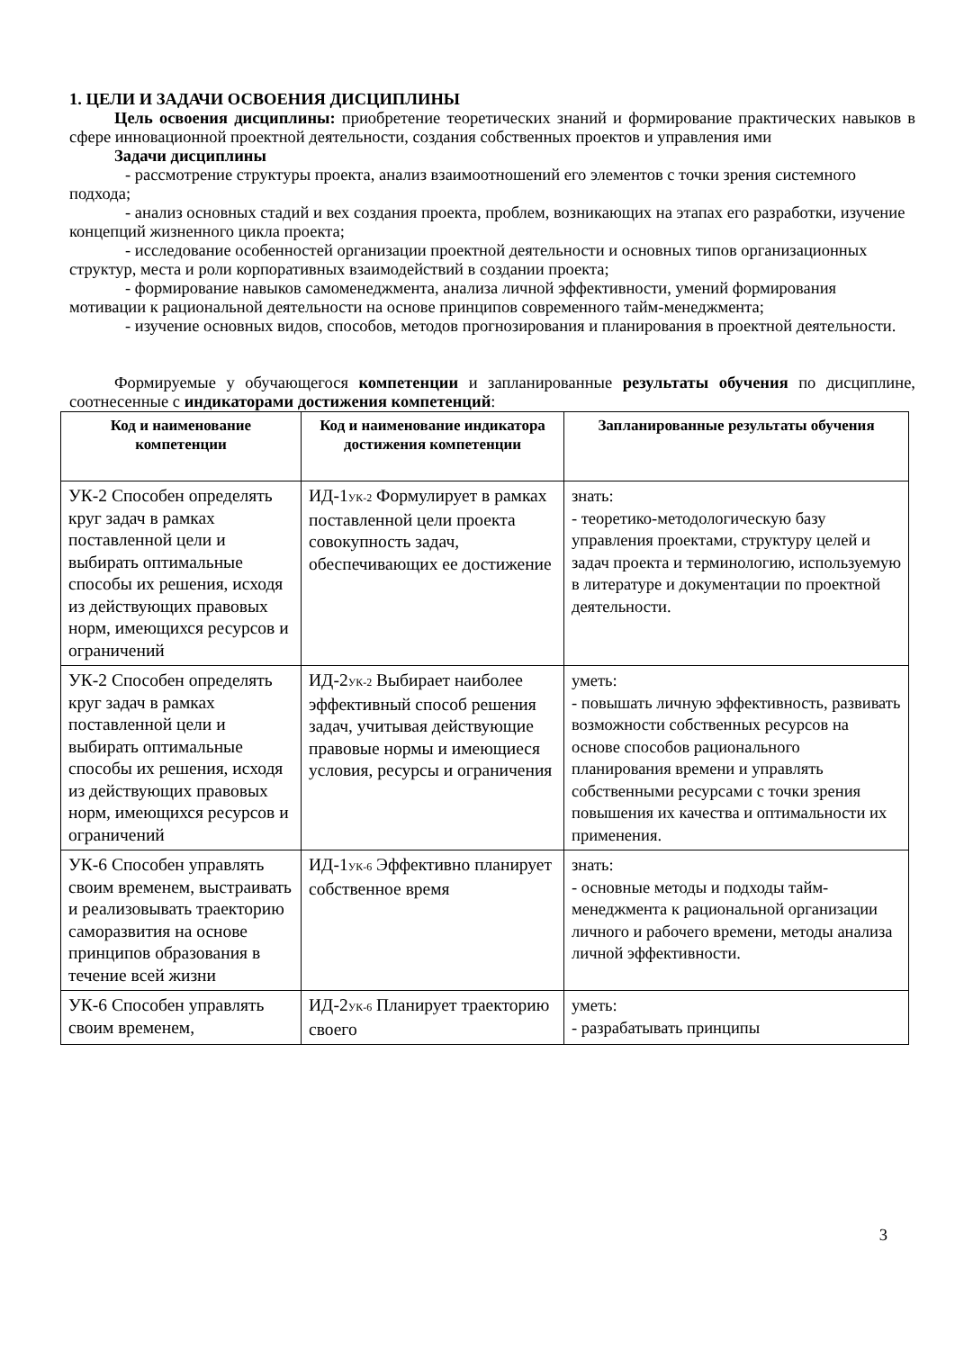1. ЦЕЛИ И ЗАДАЧИ ОСВОЕНИЯ ДИСЦИПЛИНЫ
Цель освоения дисциплины: приобретение теоретических знаний и формирование практических навыков в сфере инновационной проектной деятельности, создания собственных проектов и управления ими
Задачи дисциплины
- рассмотрение структуры проекта, анализ взаимоотношений его элементов с точки зрения системного подхода;
- анализ основных стадий и вех создания проекта, проблем, возникающих на этапах его разработки, изучение концепций жизненного цикла проекта;
- исследование особенностей организации проектной деятельности и основных типов организационных структур, места и роли корпоративных взаимодействий в создании проекта;
- формирование навыков самоменеджмента, анализа личной эффективности, умений формирования мотивации к рациональной деятельности на основе принципов современного тайм-менеджмента;
- изучение основных видов, способов, методов прогнозирования и планирования в проектной деятельности.
Формируемые у обучающегося компетенции и запланированные результаты обучения по дисциплине, соотнесенные с индикаторами достижения компетенций:
| Код и наименование компетенции | Код и наименование индикатора достижения компетенции | Запланированные результаты обучения |
| --- | --- | --- |
| УК-2 Способен определять круг задач в рамках поставленной цели и выбирать оптимальные способы их решения, исходя из действующих правовых норм, имеющихся ресурсов и ограничений | ИД-1<sub>УК-2</sub> Формулирует в рамках поставленной цели проекта совокупность задач, обеспечивающих ее достижение | знать: - теоретико-методологическую базу управления проектами, структуру целей и задач проекта и терминологию, используемую в литературе и документации по проектной деятельности. |
| УК-2 Способен определять круг задач в рамках поставленной цели и выбирать оптимальные способы их решения, исходя из действующих правовых норм, имеющихся ресурсов и ограничений | ИД-2<sub>УК-2</sub> Выбирает наиболее эффективный способ решения задач, учитывая действующие правовые нормы и имеющиеся условия, ресурсы и ограничения | уметь: - повышать личную эффективность, развивать возможности собственных ресурсов на основе способов рационального планирования времени и управлять собственными ресурсами с точки зрения повышения их качества и оптимальности их применения. |
| УК-6 Способен управлять своим временем, выстраивать и реализовывать траекторию саморазвития на основе принципов образования в течение всей жизни | ИД-1<sub>УК-6</sub> Эффективно планирует собственное время | знать: - основные методы и подходы тайм-менеджмента к рациональной организации личного и рабочего времени, методы анализа личной эффективности. |
| УК-6 Способен управлять своим временем, | ИД-2<sub>УК-6</sub> Планирует траекторию своего | уметь: - разрабатывать принципы |
3